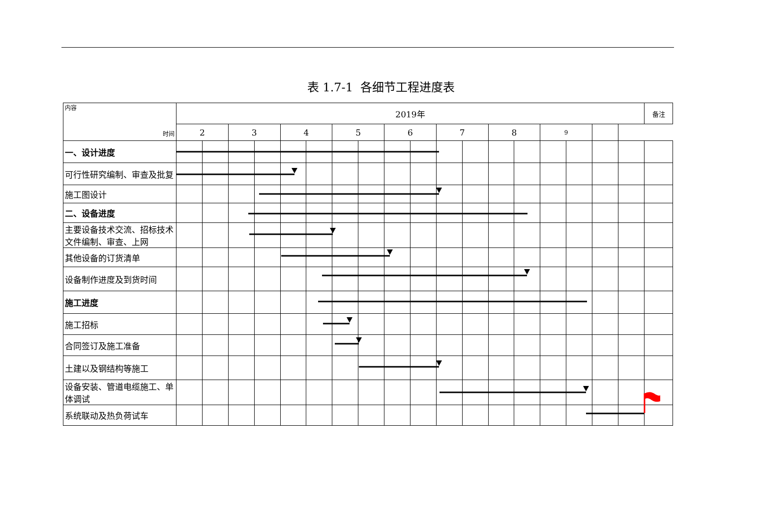表 1.7-1 各细节工程进度表
| 内容 时间 | 2019年 | | | | | | | | | | | | | | | | | | 备注 |
| | 2 | | 3 | | 4 | | 5 | | 6 | | 7 | | 8 | | 9 | | | | |
| 一、设计进度 | | | | | | | | | | | | | | | | | | | |
| 可行性研究编制、审查及批复 | | | | | | | | | | | | | | | | | | | |
| 施工图设计 | | | | | | | | | | | | | | | | | | | |
| 二、设备进度 | | | | | | | | | | | | | | | | | | | |
| 主要设备技术交流、招标技术文件编制、审查、上网 | | | | | | | | | | | | | | | | | | | |
| 其他设备的订货清单 | | | | | | | | | | | | | | | | | | | |
| 设备制作进度及到货时间 | | | | | | | | | | | | | | | | | | | |
| 施工进度 | | | | | | | | | | | | | | | | | | | |
| 施工招标 | | | | | | | | | | | | | | | | | | | |
| 合同签订及施工准备 | | | | | | | | | | | | | | | | | | | |
| 土建以及钢结构等施工 | | | | | | | | | | | | | | | | | | | |
| 设备安装、管道电缆施工、单体调试 | | | | | | | | | | | | | | | | | | | |
| 系统联动及热负荷试车 | | | | | | | | | | | | | | | | | | | |